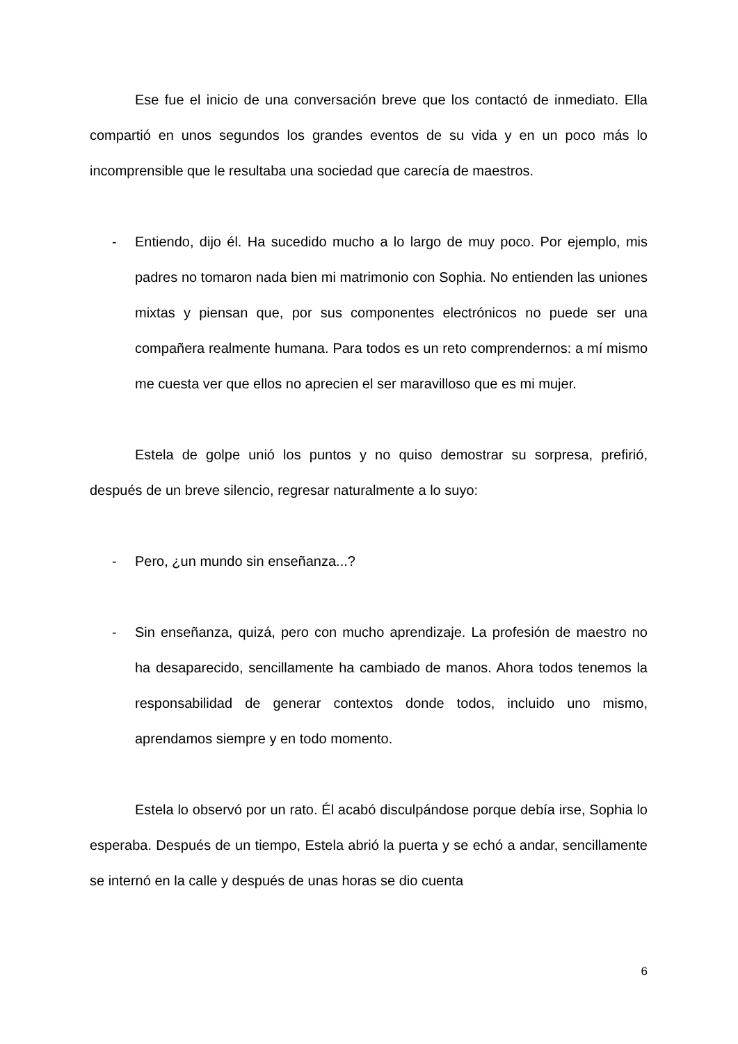Ese fue el inicio de una conversación breve que los contactó de inmediato. Ella compartió en unos segundos los grandes eventos de su vida y en un poco más lo incomprensible que le resultaba una sociedad que carecía de maestros.
- Entiendo, dijo él. Ha sucedido mucho a lo largo de muy poco. Por ejemplo, mis padres no tomaron nada bien mi matrimonio con Sophia. No entienden las uniones mixtas y piensan que, por sus componentes electrónicos no puede ser una compañera realmente humana. Para todos es un reto comprendernos: a mí mismo me cuesta ver que ellos no aprecien el ser maravilloso que es mi mujer.
Estela de golpe unió los puntos y no quiso demostrar su sorpresa, prefirió, después de un breve silencio, regresar naturalmente a lo suyo:
- Pero, ¿un mundo sin enseñanza...?
- Sin enseñanza, quizá, pero con mucho aprendizaje. La profesión de maestro no ha desaparecido, sencillamente ha cambiado de manos. Ahora todos tenemos la responsabilidad de generar contextos donde todos, incluido uno mismo, aprendamos siempre y en todo momento.
Estela lo observó por un rato. Él acabó disculpándose porque debía irse, Sophia lo esperaba. Después de un tiempo, Estela abrió la puerta y se echó a andar, sencillamente se internó en la calle y después de unas horas se dio cuenta
6